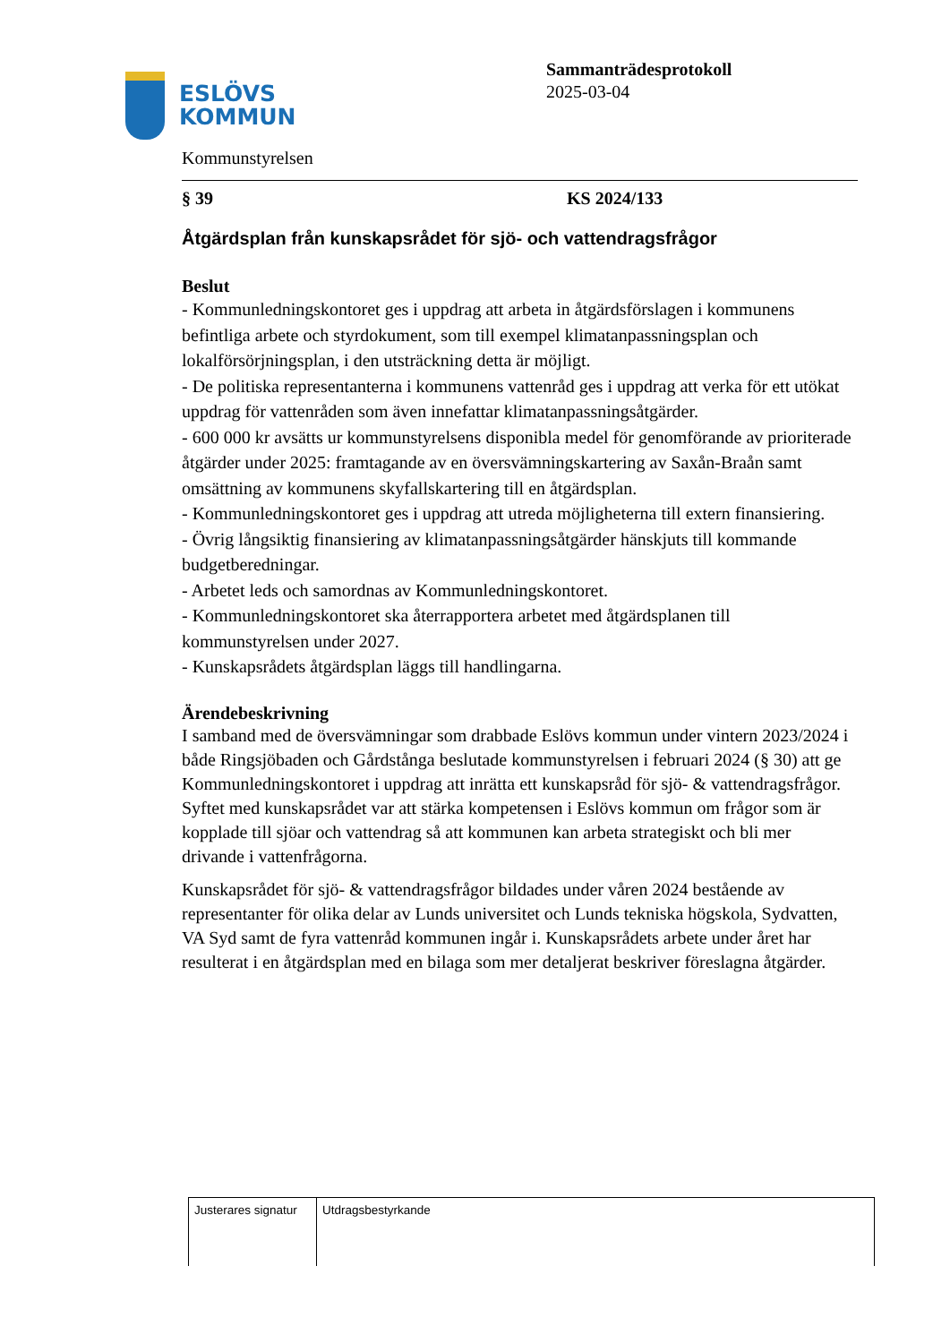ESLÖVS
KOMMUN
Sammanträdesprotokoll
2025-03-04
Kommunstyrelsen
§ 39 KS 2024/133
Åtgärdsplan från kunskapsrådet för sjö- och vattendragsfrågor
Beslut
- Kommunledningskontoret ges i uppdrag att arbeta in åtgärdsförslagen i kommunens befintliga arbete och styrdokument, som till exempel klimatanpassningsplan och lokalförsörjningsplan, i den utsträckning detta är möjligt.
- De politiska representanterna i kommunens vattenråd ges i uppdrag att verka för ett utökat uppdrag för vattenråden som även innefattar klimatanpassningsåtgärder.
- 600 000 kr avsätts ur kommunstyrelsens disponibla medel för genomförande av prioriterade åtgärder under 2025: framtagande av en översvämningskartering av Saxån-Braån samt omsättning av kommunens skyfallskartering till en åtgärdsplan.
- Kommunledningskontoret ges i uppdrag att utreda möjligheterna till extern finansiering.
- Övrig långsiktig finansiering av klimatanpassningsåtgärder hänskjuts till kommande budgetberedningar.
- Arbetet leds och samordnas av Kommunledningskontoret.
- Kommunledningskontoret ska återrapportera arbetet med åtgärdsplanen till kommunstyrelsen under 2027.
- Kunskapsrådets åtgärdsplan läggs till handlingarna.
Ärendebeskrivning
I samband med de översvämningar som drabbade Eslövs kommun under vintern 2023/2024 i både Ringsjöbaden och Gårdstånga beslutade kommunstyrelsen i februari 2024 (§ 30) att ge Kommunledningskontoret i uppdrag att inrätta ett kunskapsråd för sjö- & vattendragsfrågor. Syftet med kunskapsrådet var att stärka kompetensen i Eslövs kommun om frågor som är kopplade till sjöar och vattendrag så att kommunen kan arbeta strategiskt och bli mer drivande i vattenfrågorna.
Kunskapsrådet för sjö- & vattendragsfrågor bildades under våren 2024 bestående av representanter för olika delar av Lunds universitet och Lunds tekniska högskola, Sydvatten, VA Syd samt de fyra vattenråd kommunen ingår i. Kunskapsrådets arbete under året har resulterat i en åtgärdsplan med en bilaga som mer detaljerat beskriver föreslagna åtgärder.
| Justerares signatur | Utdragsbestyrkande |